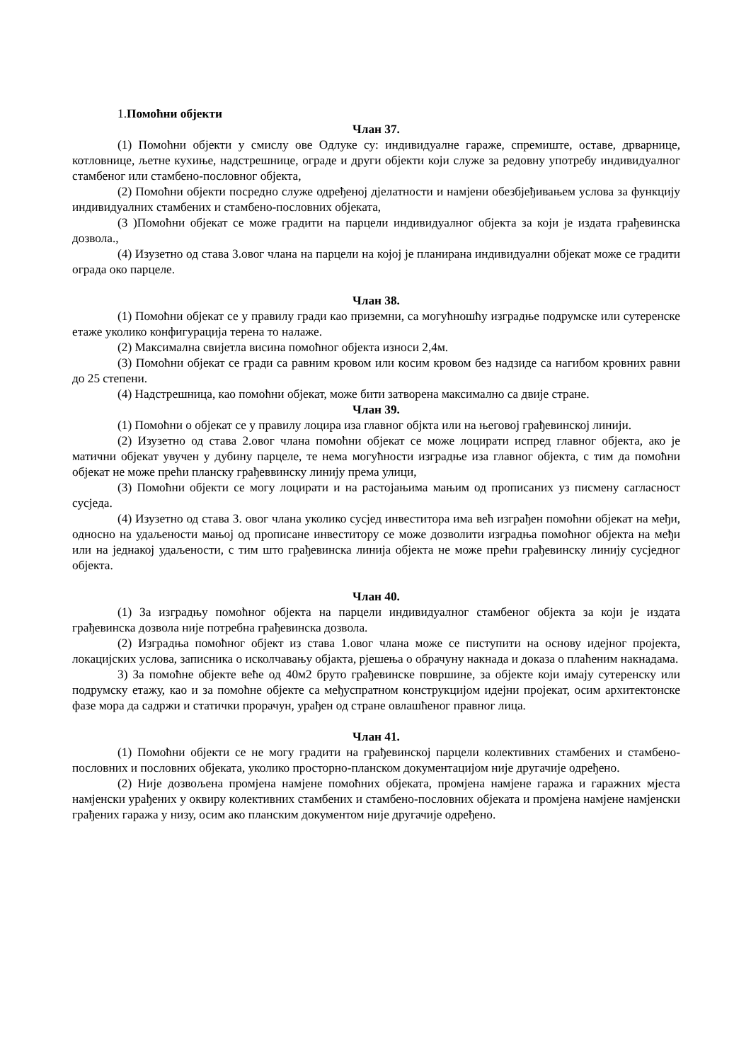1.Помоћни објекти
Члан 37.
(1) Помоћни објекти у смислу ове Одлуке су: индивидуалне гараже, спремиште, оставе, дрварнице, котловнице, љетне кухиње, надстрешнице, ограде и други објекти који служе за редовну употребу индивидуалног стамбеног или стамбено-пословног објекта,
(2) Помоћни објекти посредно служе одређеној дјелатности и намјени обезбјеђивањем услова за функцију индивидуалних стамбених и стамбено-пословних објеката,
(3 )Помоћни објекат се може градити на парцели индивидуалног објекта за који је издата грађевинска дозвола.,
(4) Изузетно од става 3.овог члана на парцели на којој је планирана индивидуални објекат може се градити ограда око парцеле.
Члан 38.
(1) Помоћни објекат се у правилу гради као приземни, са могућношћу изградње подрумске или сутеренске етаже уколико конфигурација терена то налаже.
(2) Максимална свијетла висина помоћног објекта износи 2,4м.
(3) Помоћни објекат се гради са равним кровом или косим кровом без надзиде са нагибом кровних равни до 25 степени.
(4) Надстрешница, као помоћни објекат, може бити затворена максимално са двије стране.
Члан 39.
(1) Помоћни о објекат се у правилу лоцира иза главног објкта или на његовој грађевинској линији.
(2) Изузетно од става 2.овог члана помоћни објекат се може лоцирати испред главног објекта, ако је матични објекат увучен у дубину парцеле, те нема могућности изградње иза главног објекта, с тим да помоћни објекат не може прећи планску грађеввинску линију према улици,
(3) Помоћни објекти се могу лоцирати и на растојањима мањим од прописаних уз писмену сагласност сусједа.
(4) Изузетно од става 3. овог члана уколико сусјед инвеститора има већ изграђен помоћни објекат на међи, односно на удаљености мањој од прописане инвеститору се може дозволити изградња помоћног објекта на међи или на једнакој удаљености, с тим што грађевинска линија објекта не може прећи грађевинску линију сусједног објекта.
Члан 40.
(1) За изградњу помоћног објекта на парцели индивидуалног стамбеног објекта за који је издата грађевинска дозвола није потребна грађевинска дозвола.
(2) Изградња помоћног објект из става 1.овог члана може се пиступити на основу идејног пројекта, локацијских услова, записника о исколчавању објакта, рјешења о обрачуну накнада и доказа о плаћеним накнадама.
3) За помоћне објекте веће од 40м2 бруто грађевинске површине, за објекте који имају сутеренску или подрумску етажу, као и за помоћне објекте са међуспратном конструкцијом идејни пројекат, осим архитектонске фазе мора да садржи и статички прорачун, урађен од стране овлашћеног правног лица.
Члан 41.
(1) Помоћни објекти се не могу градити на грађевинској парцели колективних стамбених и стамбено-пословних и пословних објеката, уколико просторно-планском документацијом није другачије одређено.
(2) Није дозвољена промјена намјене помоћних објеката, промјена намјене гаража и гаражних мјеста намјенски урађених у оквиру колективних стамбених и стамбено-пословних објеката и промјена намјене намјенски грађених гаража у низу, осим ако планским документом није другачије одређено.